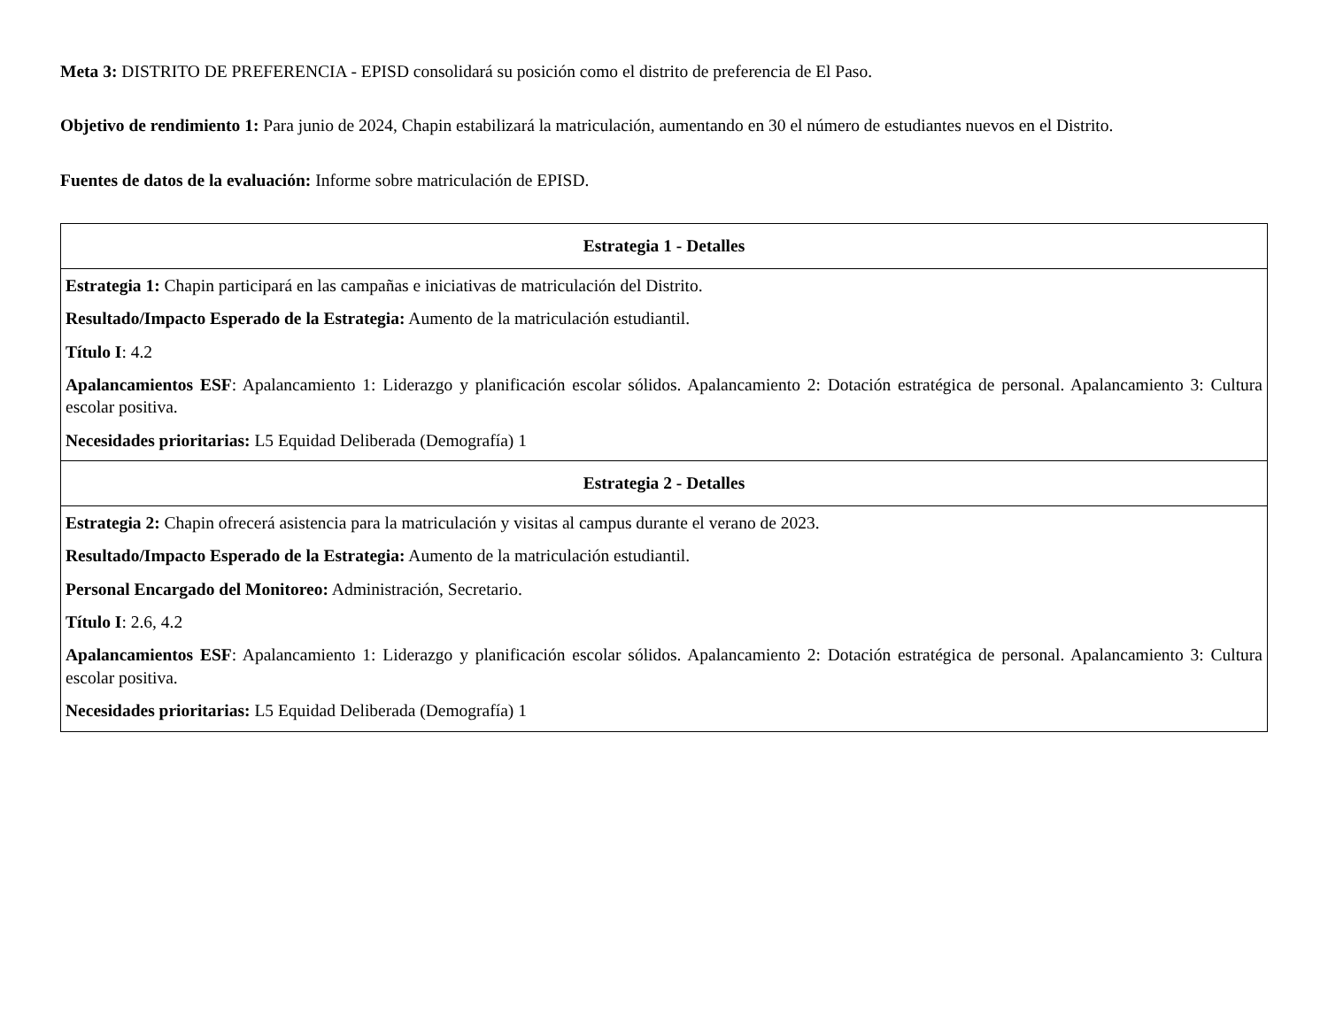Meta 3: DISTRITO DE PREFERENCIA - EPISD consolidará su posición como el distrito de preferencia de El Paso.
Objetivo de rendimiento 1: Para junio de 2024, Chapin estabilizará la matriculación, aumentando en 30 el número de estudiantes nuevos en el Distrito.
Fuentes de datos de la evaluación: Informe sobre matriculación de EPISD.
| Estrategia 1 - Detalles |
| --- |
| Estrategia 1: Chapin participará en las campañas e iniciativas de matriculación del Distrito. Resultado/Impacto Esperado de la Estrategia: Aumento de la matriculación estudiantil. Título I : 4.2 Apalancamientos ESF : Apalancamiento 1: Liderazgo y planificación escolar sólidos. Apalancamiento 2: Dotación estratégica de personal. Apalancamiento 3: Cultura escolar positiva. Necesidades prioritarias: L5 Equidad Deliberada (Demografía) 1 |
| Estrategia 2 - Detalles |
| Estrategia 2: Chapin ofrecerá asistencia para la matriculación y visitas al campus durante el verano de 2023. Resultado/Impacto Esperado de la Estrategia: Aumento de la matriculación estudiantil. Personal Encargado del Monitoreo: Administración, Secretario. Título I : 2.6, 4.2 Apalancamientos ESF : Apalancamiento 1: Liderazgo y planificación escolar sólidos. Apalancamiento 2: Dotación estratégica de personal. Apalancamiento 3: Cultura escolar positiva. Necesidades prioritarias: L5 Equidad Deliberada (Demografía) 1 |